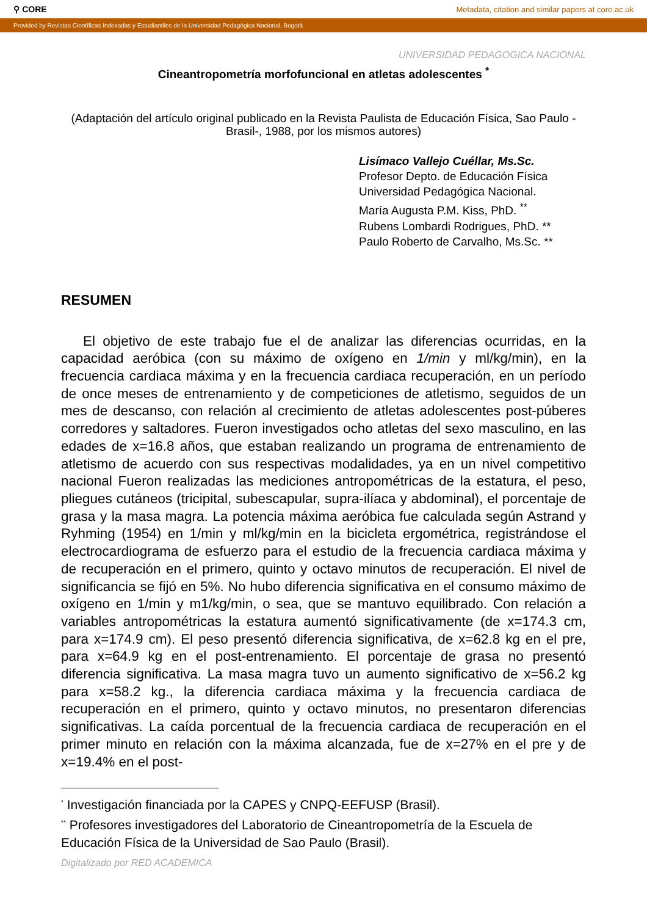⚲ CORE Metadata, citation and similar papers at core.ac.uk
Provided by Revistas Científicas Indexadas y Estudiantiles de la Universidad Pedagógica Nacional, Bogotá
UNIVERSIDAD PEDAGOGICA NACIONAL
Cineantropometría morfofuncional en atletas adolescentes <sup>*</sup>
(Adaptación del artículo original publicado en la Revista Paulista de Educación Física, Sao Paulo -Brasil-, 1988, por los mismos autores)
Lisímaco Vallejo Cuéllar, Ms.Sc.
Profesor Depto. de Educación Física
Universidad Pedagógica Nacional.
María Augusta P.M. Kiss, PhD. <sup>**</sup>
Rubens Lombardi Rodrigues, PhD. **
Paulo Roberto de Carvalho, Ms.Sc. **
RESUMEN
El objetivo de este trabajo fue el de analizar las diferencias ocurridas, en la capacidad aeróbica (con su máximo de oxígeno en 1/min y ml/kg/min), en la frecuencia cardiaca máxima y en la frecuencia cardiaca recuperación, en un período de once meses de entrenamiento y de competiciones de atletismo, seguidos de un mes de descanso, con relación al crecimiento de atletas adolescentes post-púberes corredores y saltadores. Fueron investigados ocho atletas del sexo masculino, en las edades de x=16.8 años, que estaban realizando un programa de entrenamiento de atletismo de acuerdo con sus respectivas modalidades, ya en un nivel competitivo nacional Fueron realizadas las mediciones antropométricas de la estatura, el peso, pliegues cutáneos (tricipital, subescapular, supra-ilíaca y abdominal), el porcentaje de grasa y la masa magra. La potencia máxima aeróbica fue calculada según Astrand y Ryhming (1954) en 1/min y ml/kg/min en la bicicleta ergométrica, registrándose el electrocardiograma de esfuerzo para el estudio de la frecuencia cardiaca máxima y de recuperación en el primero, quinto y octavo minutos de recuperación. El nivel de significancia se fijó en 5%. No hubo diferencia significativa en el consumo máximo de oxígeno en 1/min y m1/kg/min, o sea, que se mantuvo equilibrado. Con relación a variables antropométricas la estatura aumentó significativamente (de x=174.3 cm, para x=174.9 cm). El peso presentó diferencia significativa, de x=62.8 kg en el pre, para x=64.9 kg en el post-entrenamiento. El porcentaje de grasa no presentó diferencia significativa. La masa magra tuvo un aumento significativo de x=56.2 kg para x=58.2 kg., la diferencia cardiaca máxima y la frecuencia cardiaca de recuperación en el primero, quinto y octavo minutos, no presentaron diferencias significativas. La caída porcentual de la frecuencia cardiaca de recuperación en el primer minuto en relación con la máxima alcanzada, fue de x=27% en el pre y de x=19.4% en el post-
<sup>*</sup> Investigación financiada por la CAPES y CNPQ-EEFUSP (Brasil).
<sup>**</sup> Profesores investigadores del Laboratorio de Cineantropometría de la Escuela de Educación Física de la Universidad de Sao Paulo (Brasil).
Digitalizado por RED ACADEMICA